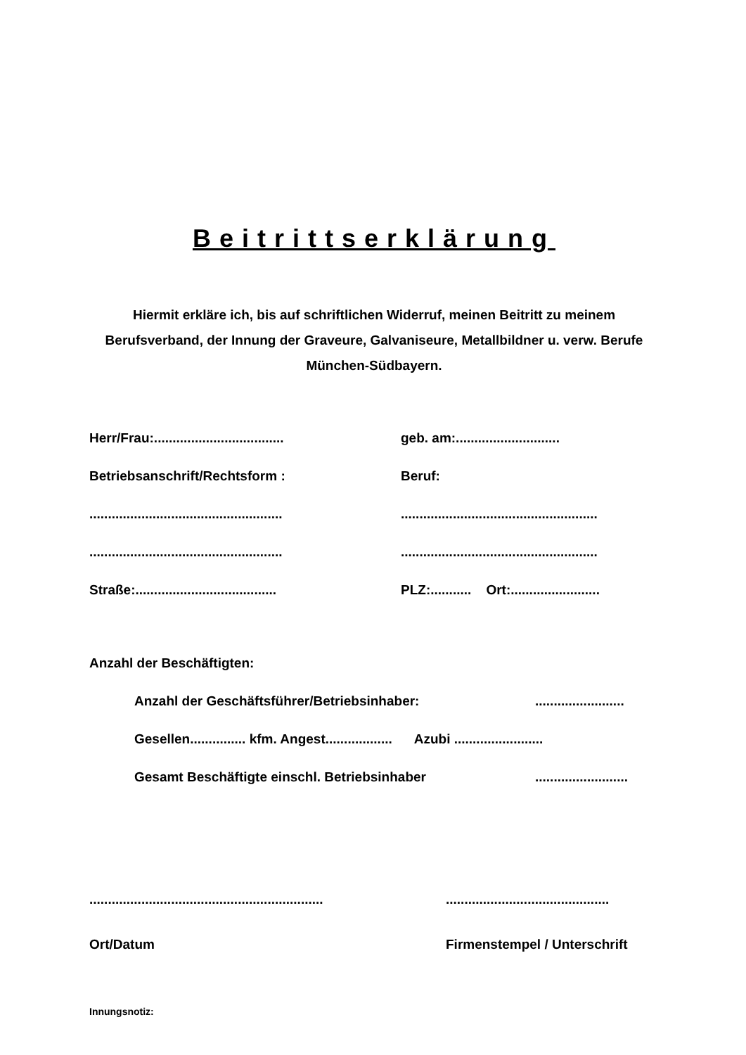Beitrittserklärung
Hiermit erkläre ich, bis auf schriftlichen Widerruf, meinen Beitritt zu meinem Berufsverband, der Innung der Graveure, Galvaniseure, Metallbildner u. verw. Berufe München-Südbayern.
Herr/Frau:...................................
geb. am:............................
Betriebsanschrift/Rechtsform : Beruf:
....................................................
.....................................................
....................................................
.....................................................
Straße:......................................
PLZ:........... Ort:........................
Anzahl der Beschäftigten:
Anzahl der Geschäftsführer/Betriebsinhaber: ........................
Gesellen............... kfm. Angest.................. Azubi ........................
Gesamt Beschäftigte einschl. Betriebsinhaber .........................
...............................................................
............................................
Ort/Datum Firmenstempel / Unterschrift
Innungsnotiz: